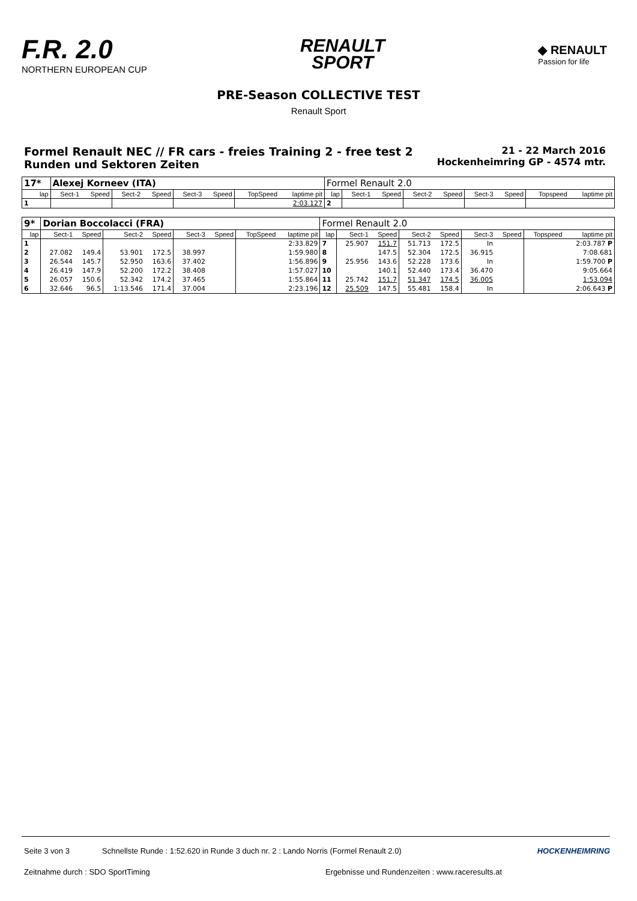F.R. 2.0
NORTHERN EUROPEAN CUP
RENAULT
SPORT
◆ RENAULT
Passion for life
PRE-Season COLLECTIVE TEST
Renault Sport
Formel Renault NEC // FR cars - freies Training 2 - free test 2
Runden und Sektoren Zeiten
21 - 22 March 2016
Hockenheimring GP - 4574 mtr.
| 17* | Alexej Korneev (ITA) | | | | | | | | Formel Renault 2.0 | | | | | | | | |
| lap | Sect-1 | Speed | Sect-2 | Speed | Sect-3 | Speed | TopSpeed | laptime pit | lap | Sect-1 | Speed | Sect-2 | Speed | Sect-3 | Speed | Topspeed | laptime pit |
| 1 | | | | | | | | 2:03.127 | 2 | | | | | | | | |
| 9* | Dorian Boccolacci (FRA) | | | | | | | | Formel Renault 2.0 | | | | | | | | |
| lap | Sect-1 | Speed | Sect-2 | Speed | Sect-3 | Speed | TopSpeed | laptime pit | lap | Sect-1 | Speed | Sect-2 | Speed | Sect-3 | Speed | Topspeed | laptime pit |
| 1 | | | | | | | | 2:33.829 | 7 | 25.907 | 151.7 | 51.713 | 172.5 | In | | | 2:03.787 P |
| 2 | 27.082 | 149.4 | 53.901 | 172.5 | 38.997 | | | 1:59.980 | 8 | | 147.5 | 52.304 | 172.5 | 36.915 | | | 7:08.681 |
| 3 | 26.544 | 145.7 | 52.950 | 163.6 | 37.402 | | | 1:56.896 | 9 | 25.956 | 143.6 | 52.228 | 173.6 | In | | | 1:59.700 P |
| 4 | 26.419 | 147.9 | 52.200 | 172.2 | 38.408 | | | 1:57.027 | 10 | | 140.1 | 52.440 | 173.4 | 36.470 | | | 9:05.664 |
| 5 | 26.057 | 150.6 | 52.342 | 174.2 | 37.465 | | | 1:55.864 | 11 | 25.742 | 151.7 | 51.347 | 174.5 | 36.005 | | | 1:53.094 |
| 6 | 32.646 | 96.5 | 1:13.546 | 171.4 | 37.004 | | | 2:23.196 | 12 | 25.509 | 147.5 | 55.481 | 158.4 | In | | | 2:06.643 P |
Seite 3 von 3 Schnellste Runde : 1:52.620 in Runde 3 duch nr. 2 : Lando Norris (Formel Renault 2.0) HOCKENHEIMRING
Zeitnahme durch : SDO SportTiming Ergebnisse und Rundenzeiten : www.raceresults.at